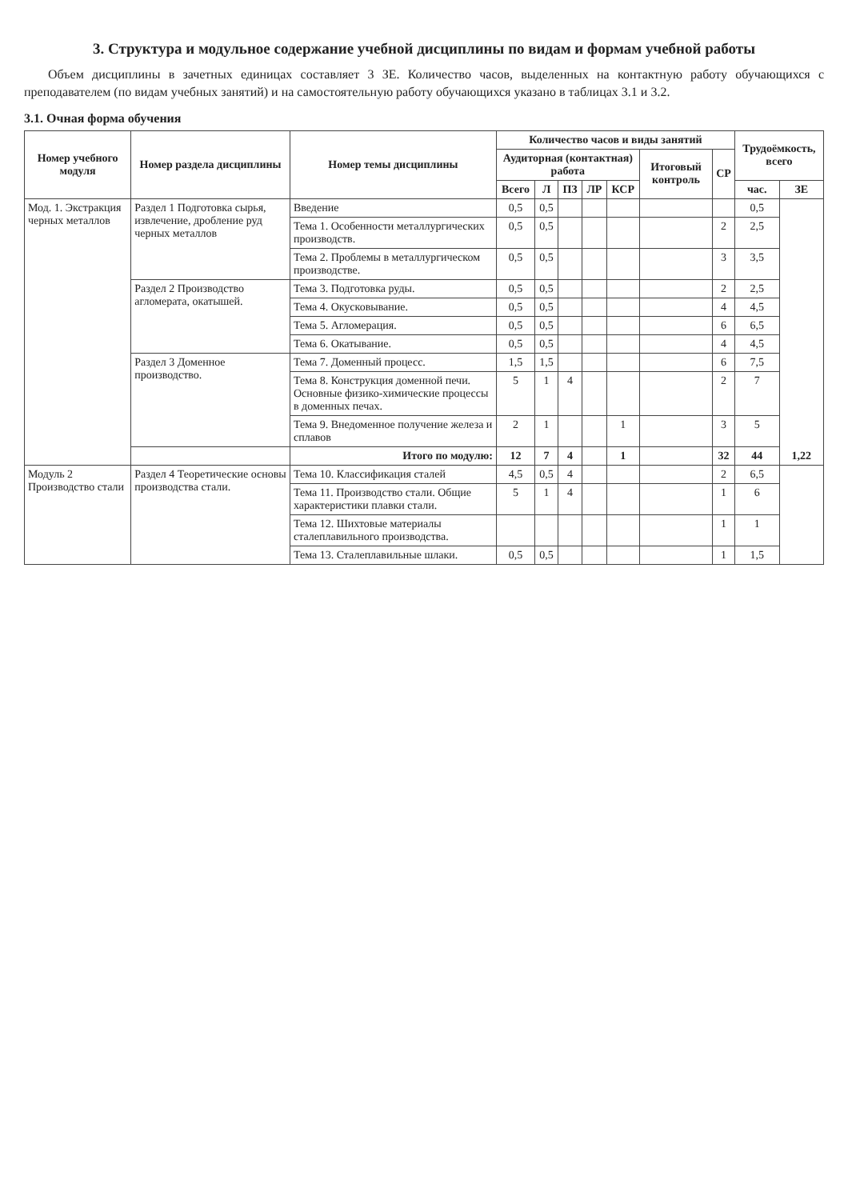3. Структура и модульное содержание учебной дисциплины по видам и формам учебной работы
Объем дисциплины в зачетных единицах составляет 3 ЗЕ. Количество часов, выделенных на контактную работу обучающихся с преподавателем (по видам учебных занятий) и на самостоятельную работу обучающихся указано в таблицах 3.1 и 3.2.
3.1. Очная форма обучения
| Номер учебного модуля | Номер раздела дисциплины | Номер темы дисциплины | Количество часов и виды занятий | | | | | | | Трудоёмкость, всего | |
| --- | --- | --- | --- | --- | --- | --- | --- | --- | --- | --- | --- |
| | | | Аудиторная (контактная) работа | | | | | Итоговый контроль | СР | | |
| | | | Всего | Л | ПЗ | ЛР | КСР | | | час. | ЗЕ |
| Мод. 1. Экстракция черных металлов | Раздел 1 Подготовка сырья, извлечение, дробление руд черных металлов | Введение | 0,5 | 0,5 | | | | | | 0,5 | 1,22 |
| | | Тема 1. Особенности металлургических производств. | 0,5 | 0,5 | | | | | 2 | 2,5 | |
| | | Тема 2. Проблемы в металлургическом производстве. | 0,5 | 0,5 | | | | | 3 | 3,5 | |
| | Раздел 2 Производство агломерата, окатышей. | Тема 3. Подготовка руды. | 0,5 | 0,5 | | | | | 2 | 2,5 | |
| | | Тема 4. Окусковывание. | 0,5 | 0,5 | | | | | 4 | 4,5 | |
| | | Тема 5. Агломерация. | 0,5 | 0,5 | | | | | 6 | 6,5 | |
| | | Тема 6. Окатывание. | 0,5 | 0,5 | | | | | 4 | 4,5 | |
| | Раздел 3 Доменное производство. | Тема 7. Доменный процесс. | 1,5 | 1,5 | | | | | 6 | 7,5 | |
| | | Тема 8. Конструкция доменной печи. Основные физико-химические процессы в доменных печах. | 5 | 1 | 4 | | | | 2 | 7 | |
| | | Тема 9. Внедоменное получение железа и сплавов | 2 | 1 | | | 1 | | 3 | 5 | |
| | | Итого по модулю: | 12 | 7 | 4 | | 1 | | 32 | 44 | |
| Модуль 2 Производство стали | Раздел 4 Теоретические основы производства стали. | Тема 10. Классификация сталей | 4,5 | 0,5 | 4 | | | | 2 | 6,5 | |
| | | Тема 11. Производство стали. Общие характеристики плавки стали. | 5 | 1 | 4 | | | | 1 | 6 | |
| | | Тема 12. Шихтовые материалы сталеплавильного производства. | | | | | | | 1 | 1 | |
| | | Тема 13. Сталеплавильные шлаки. | 0,5 | 0,5 | | | | | 1 | 1,5 | |